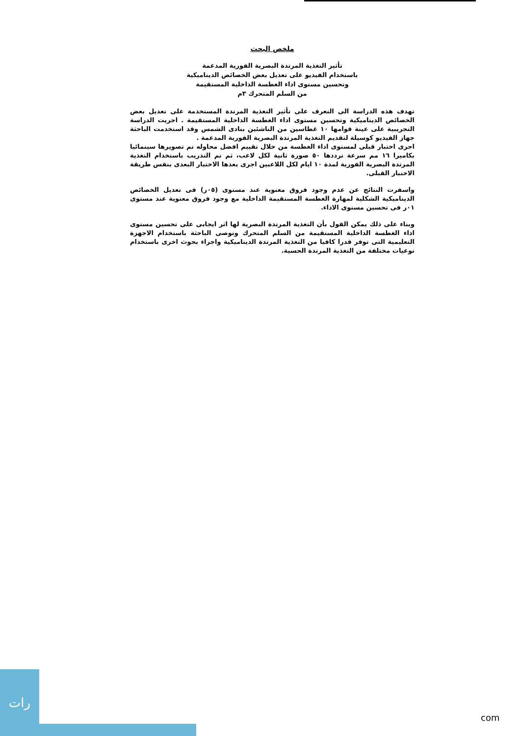ملخص البحث
تأثير التغذية المرتدة البصرية الفورية المدعمة
باستخدام الفيديو على تعديل بعض الخصائص الديناميكية
وتحسين مستوى اداء الغطسة الداخلية المستقيمة
من السلم المتحرك ٣م
تهدف هذه الدراسة الى التعرف على تأثير التغذية المرتدة المستخدمة على تعديل بعض الخصائص الديناميكية وتحسين مستوى اداء الغطسة الداخلية المستقيمة . اجريت الدراسة التجريبية على عينة قوامها ١٠ غطاسين من الناشئين بنادى الشمس وقد استخدمت الباحثة جهاز الفيديو كوسيلة لتقديم التغذية المرتدة البصرية الفورية المدعمة .
اجرى اختبار قبلى لمستوى اداء الغطسة من خلال تقييم افضل محاوله تم تصويرها سينمائيا بكاميرا ١٦ مم سرعة ترددها ٥٠ صورة ثانية لكل لاعب، ثم تم التدريب باستخدام التغذية المرتدة البصرية الفورية لمدة ١٠ ايام لكل اللاعبين اجرى بعدها الاختبار البعدى بنفس طريقة الاختبار القبلى.
واسفرت النتائج عن عدم وجود فروق معنوية عند مستوى (٠٥ر) فى تعديل الخصائص الديناميكية الشكلية لمهارة الغطسة المستقيمة الداخلية مع وجود فروق معنوية عند مستوى ٠١ر فى تحسين مستوى الاداء.
وبناء على ذلك يمكن القول بأن التغذية المرتدة البصرية لها اثر ايجابى على تحسين مستوى اداء الغطسة الداخلية المستقيمة من السلم المتحرك وتوصى الباحثة باستخدام الاجهزة التعليمية التى توفر قدرا كافيا من التغذية المرتدة الديناميكية واجراء بحوث اخرى باستخدام نوعيات مختلفة من التغذية المرتدة الحسية.
رات
com